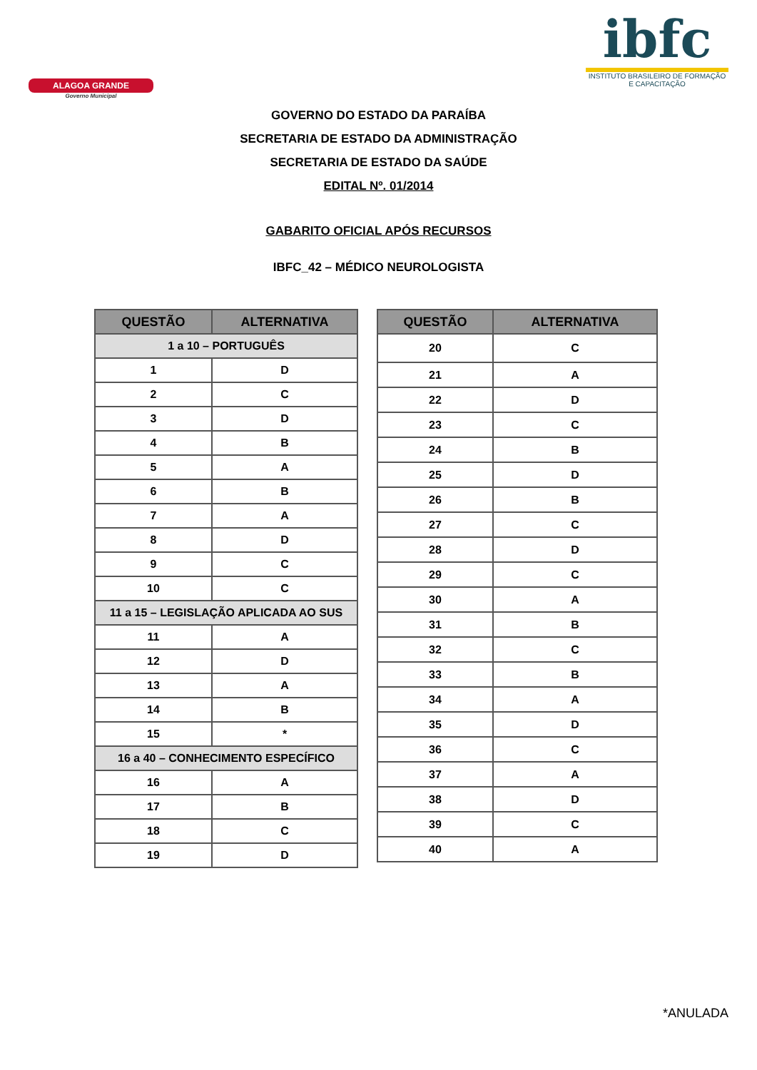ALAGOA GRANDE
Governo Municipal
ibfc
INSTITUTO BRASILEIRO DE FORMAÇÃO E CAPACITAÇÃO
GOVERNO DO ESTADO DA PARAÍBA
SECRETARIA DE ESTADO DA ADMINISTRAÇÃO
SECRETARIA DE ESTADO DA SAÚDE
EDITAL Nº. 01/2014
GABARITO OFICIAL APÓS RECURSOS
IBFC_42 – MÉDICO NEUROLOGISTA
| QUESTÃO | ALTERNATIVA |
| --- | --- |
| 1 a 10 – PORTUGUÊS | |
| 1 | D |
| 2 | C |
| 3 | D |
| 4 | B |
| 5 | A |
| 6 | B |
| 7 | A |
| 8 | D |
| 9 | C |
| 10 | C |
| 11 a 15 – LEGISLAÇÃO APLICADA AO SUS | |
| 11 | A |
| 12 | D |
| 13 | A |
| 14 | B |
| 15 | * |
| 16 a 40 – CONHECIMENTO ESPECÍFICO | |
| 16 | A |
| 17 | B |
| 18 | C |
| 19 | D |
| QUESTÃO | ALTERNATIVA |
| --- | --- |
| 20 | C |
| 21 | A |
| 22 | D |
| 23 | C |
| 24 | B |
| 25 | D |
| 26 | B |
| 27 | C |
| 28 | D |
| 29 | C |
| 30 | A |
| 31 | B |
| 32 | C |
| 33 | B |
| 34 | A |
| 35 | D |
| 36 | C |
| 37 | A |
| 38 | D |
| 39 | C |
| 40 | A |
*ANULADA